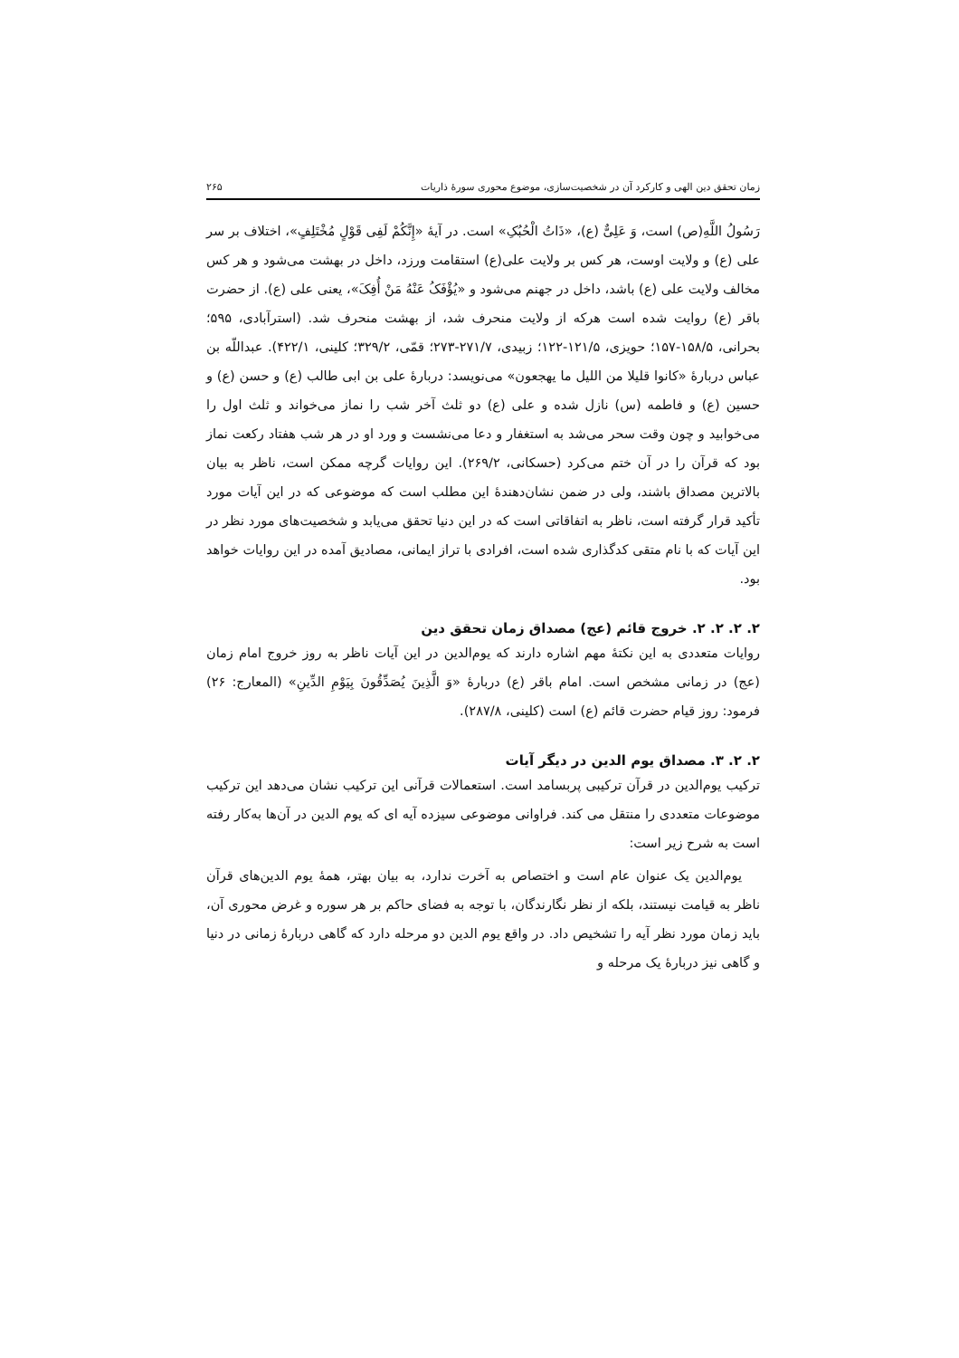زمان تحقق دین الهی و کارکرد آن در شخصیت‌سازی، موضوع محوری سورهٔ ذاریات ۲۶۵
رَسُولُ اللَّهِ(ص) است، وَ عَلِیٌّ (ع)، «ذَاتُ الْحُبُکِ» است. در آیهٔ «إِنَّکُمْ لَفِی قَوْلٍ مُخْتَلِفٍ»، اختلاف بر سر علی (ع) و ولایت اوست، هر کس بر ولایت علی(ع) استقامت ورزد، داخل در بهشت می‌شود و هر کس مخالف ولایت علی (ع) باشد، داخل در جهنم می‌شود و «یُؤْفَکُ عَنْهُ مَنْ أُفِکَ»، یعنی علی (ع). از حضرت باقر (ع) روایت شده است هرکه از ولایت منحرف شد، از بهشت منحرف شد. (استرآبادی، ۵۹۵؛ بحرانی، ۱۵۸/۵-۱۵۷؛ حویزی، ۱۲۱/۵-۱۲۲؛ زبیدی، ۲۷۱/۷-۲۷۳؛ قمّی، ۳۲۹/۲؛ کلینی، ۴۲۲/۱). عبداللّه بن عباس دربارهٔ «کانوا قلیلا من اللیل ما یهجعون» می‌نویسد: دربارهٔ علی بن ابی طالب (ع) و حسن (ع) و حسین (ع) و فاطمه (س) نازل شده و علی (ع) دو ثلث آخر شب را نماز می‌خواند و ثلث اول را می‌خوابید و چون وقت سحر می‌شد به استغفار و دعا می‌نشست و ورد او در هر شب هفتاد رکعت نماز بود که قرآن را در آن ختم می‌کرد (حسکانی، ۲۶۹/۲). این روایات گرچه ممکن است، ناظر به بیان بالاترین مصداق باشند، ولی در ضمن نشان‌دهندهٔ این مطلب است که موضوعی که در این آیات مورد تأکید قرار گرفته است، ناظر به اتفاقاتی است که در این دنیا تحقق می‌یابد و شخصیت‌های مورد نظر در این آیات که با نام متقی کدگذاری شده است، افرادی با تراز ایمانی، مصادیق آمده در این روایات خواهد بود.
۲. ۲. ۲. ۲. خروج قائم (عج) مصداق زمان تحقق دین
روایات متعددی به این نکتهٔ مهم اشاره دارند که یوم‌الدین در این آیات ناظر به روز خروج امام زمان (عج) در زمانی مشخص است. امام باقر (ع) دربارهٔ «وَ الَّذِینَ یُصَدِّقُونَ بِیَوْمِ الدِّینِ» (المعارج: ۲۶) فرمود: روز قیام حضرت قائم (ع) است (کلینی، ۲۸۷/۸).
۲. ۲. ۳. مصداق یوم الدین در دیگر آیات
ترکیب یوم‌الدین در قرآن ترکیبی پربسامد است. استعمالات قرآنی این ترکیب نشان می‌دهد این ترکیب موضوعات متعددی را منتقل می کند. فراوانی موضوعی سیزده آیه ای که یوم الدین در آن‌ها به‌کار رفته است به شرح زیر است:
یوم‌الدین یک عنوان عام است و اختصاص به آخرت ندارد، به بیان بهتر، همهٔ یوم الدین‌های قرآن ناظر به قیامت نیستند، بلکه از نظر نگارندگان، با توجه به فضای حاکم بر هر سوره و غرض محوری آن، باید زمان مورد نظر آیه را تشخیص داد. در واقع یوم الدین دو مرحله دارد که گاهی دربارهٔ زمانی در دنیا و گاهی نیز دربارهٔ یک مرحله و